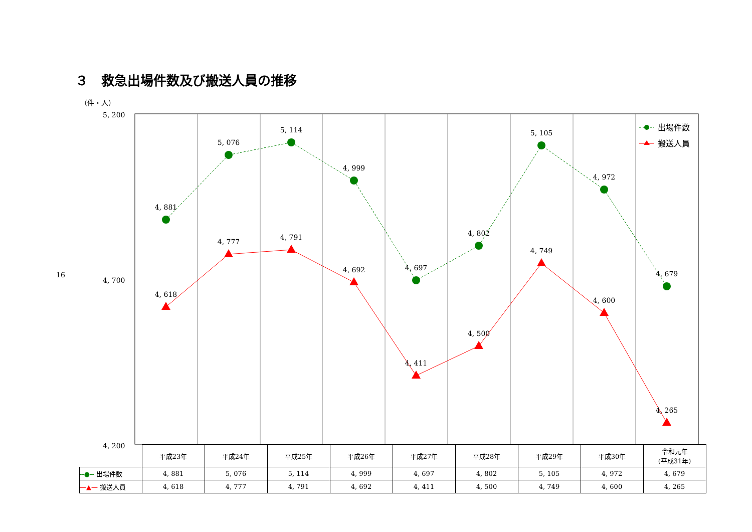３　救急出場件数及び搬送人員の推移
16
（件・人）
5, 200
4, 700
4, 200
4, 881
5, 076
5, 114
4, 999
4, 697
4, 802
5, 105
4, 972
4, 679
4, 618
4, 777
4, 791
4, 692
4, 411
4, 500
4, 749
4, 600
4, 265
出場件数
搬送人員
| | 平成23年 | 平成24年 | 平成25年 | 平成26年 | 平成27年 | 平成28年 | 平成29年 | 平成30年 | 令和元年 (平成31年) |
| --- | --- | --- | --- | --- | --- | --- | --- | --- | --- |
| --●-- 出場件数 | 4, 881 | 5, 076 | 5, 114 | 4, 999 | 4, 697 | 4, 802 | 5, 105 | 4, 972 | 4, 679 |
| —▲— 搬送人員 | 4, 618 | 4, 777 | 4, 791 | 4, 692 | 4, 411 | 4, 500 | 4, 749 | 4, 600 | 4, 265 |